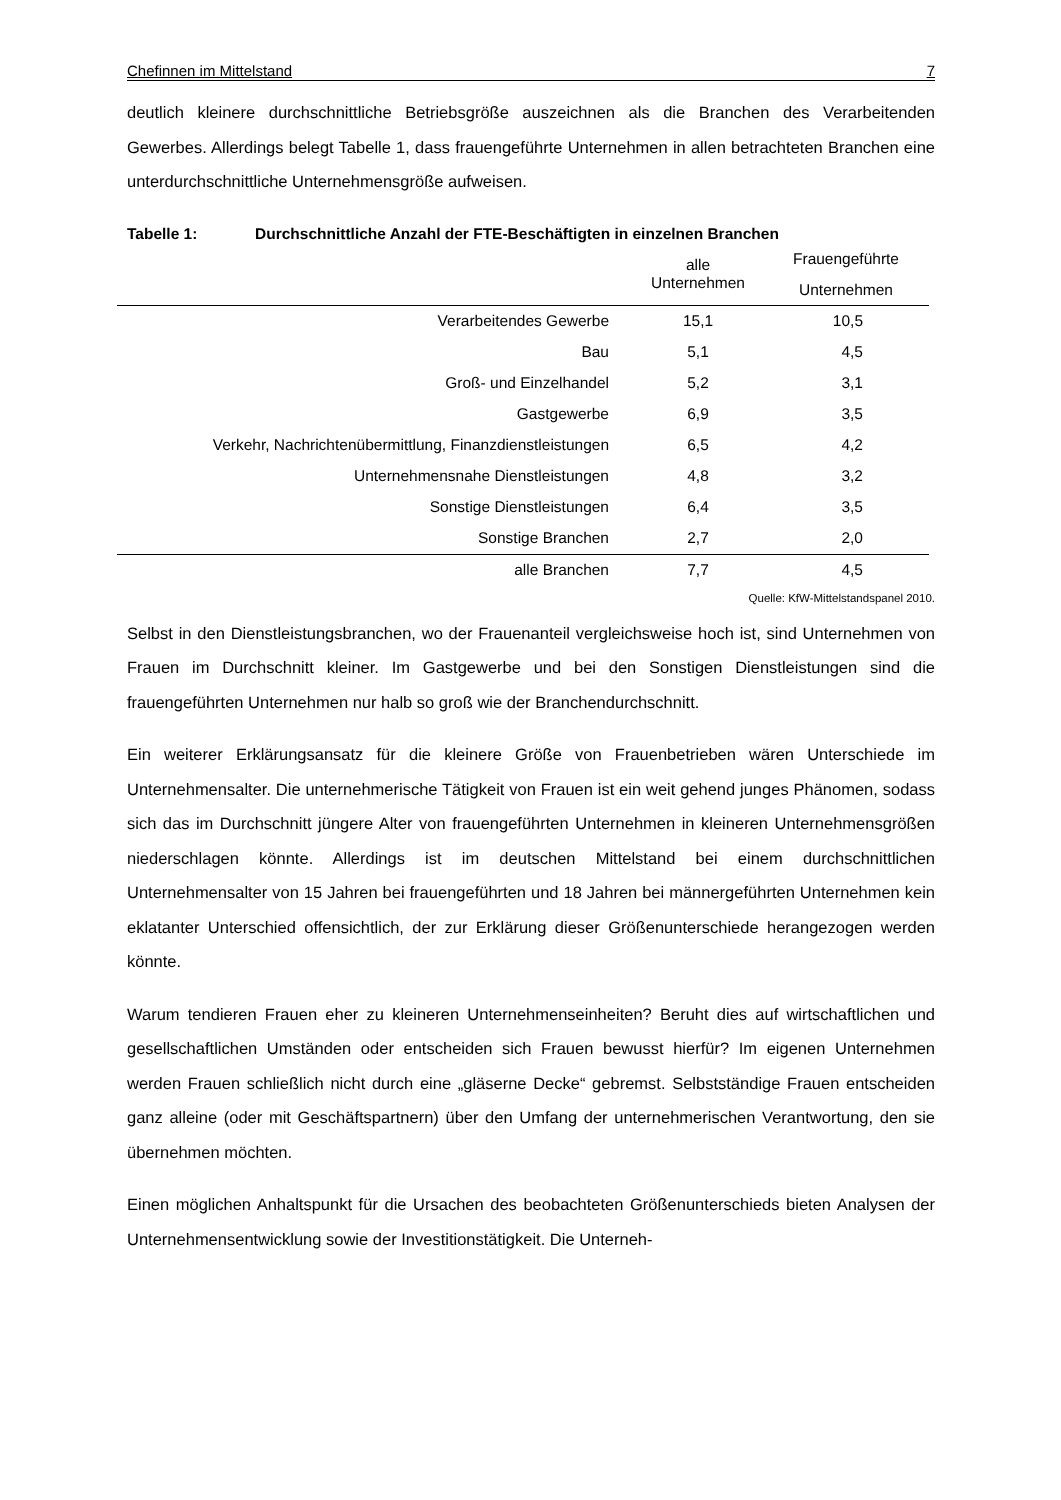Chefinnen im Mittelstand 7
deutlich kleinere durchschnittliche Betriebsgröße auszeichnen als die Branchen des Verarbeitenden Gewerbes. Allerdings belegt Tabelle 1, dass frauengeführte Unternehmen in allen betrachteten Branchen eine unterdurchschnittliche Unternehmensgröße aufweisen.
Tabelle 1: Durchschnittliche Anzahl der FTE-Beschäftigten in einzelnen Branchen
| | alle Unternehmen | Frauengeführte Unternehmen |
| --- | --- | --- |
| Verarbeitendes Gewerbe | 15,1 | 10,5 |
| Bau | 5,1 | 4,5 |
| Groß- und Einzelhandel | 5,2 | 3,1 |
| Gastgewerbe | 6,9 | 3,5 |
| Verkehr, Nachrichtenübermittlung, Finanzdienstleistungen | 6,5 | 4,2 |
| Unternehmensnahe Dienstleistungen | 4,8 | 3,2 |
| Sonstige Dienstleistungen | 6,4 | 3,5 |
| Sonstige Branchen | 2,7 | 2,0 |
| alle Branchen | 7,7 | 4,5 |
Quelle: KfW-Mittelstandspanel 2010.
Selbst in den Dienstleistungsbranchen, wo der Frauenanteil vergleichsweise hoch ist, sind Unternehmen von Frauen im Durchschnitt kleiner. Im Gastgewerbe und bei den Sonstigen Dienstleistungen sind die frauengeführten Unternehmen nur halb so groß wie der Branchendurchschnitt.
Ein weiterer Erklärungsansatz für die kleinere Größe von Frauenbetrieben wären Unterschiede im Unternehmensalter. Die unternehmerische Tätigkeit von Frauen ist ein weit gehend junges Phänomen, sodass sich das im Durchschnitt jüngere Alter von frauengeführten Unternehmen in kleineren Unternehmensgrößen niederschlagen könnte. Allerdings ist im deutschen Mittelstand bei einem durchschnittlichen Unternehmensalter von 15 Jahren bei frauengeführten und 18 Jahren bei männergeführten Unternehmen kein eklatanter Unterschied offensichtlich, der zur Erklärung dieser Größenunterschiede herangezogen werden könnte.
Warum tendieren Frauen eher zu kleineren Unternehmenseinheiten? Beruht dies auf wirtschaftlichen und gesellschaftlichen Umständen oder entscheiden sich Frauen bewusst hierfür? Im eigenen Unternehmen werden Frauen schließlich nicht durch eine „gläserne Decke“ gebremst. Selbstständige Frauen entscheiden ganz alleine (oder mit Geschäftspartnern) über den Umfang der unternehmerischen Verantwortung, den sie übernehmen möchten.
Einen möglichen Anhaltspunkt für die Ursachen des beobachteten Größenunterschieds bieten Analysen der Unternehmensentwicklung sowie der Investitionstätigkeit. Die Unterneh-